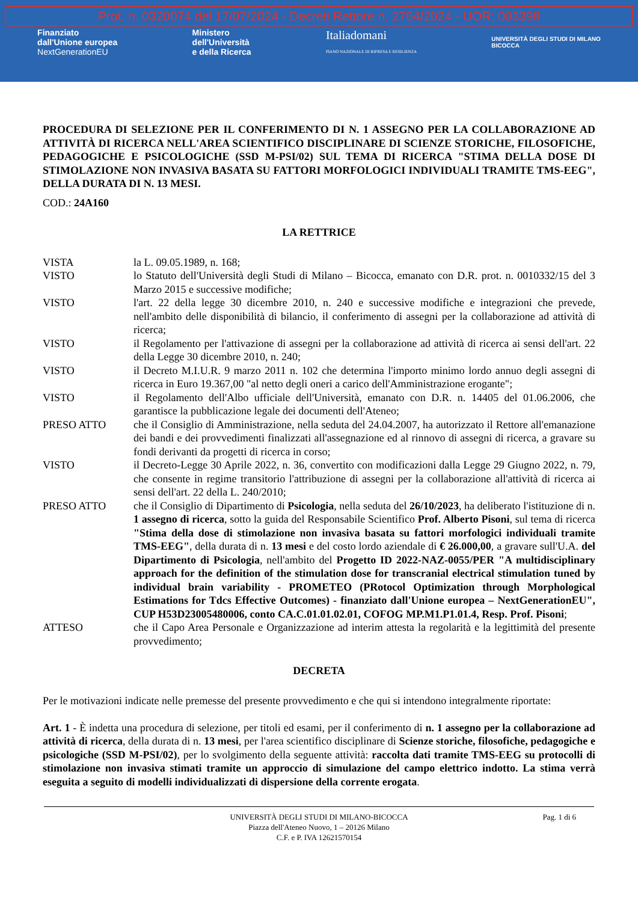Prot. n. 0320074 del 17/07/2024 - Decreti Rettore n. 2764/2024 - UOR: 003398
Finanziato
dall'Unione europea
NextGenerationEU
Ministero
dell'Università
e della Ricerca
Italiadomani
PIANO NAZIONALE DI RIPRESA E RESILIENZA
UNIVERSITÀ DEGLI STUDI DI MILANO
BICOCCA
PROCEDURA DI SELEZIONE PER IL CONFERIMENTO DI N. 1 ASSEGNO PER LA COLLABORAZIONE AD ATTIVITÀ DI RICERCA NELL'AREA SCIENTIFICO DISCIPLINARE DI SCIENZE STORICHE, FILOSOFICHE, PEDAGOGICHE E PSICOLOGICHE (SSD M-PSI/02) SUL TEMA DI RICERCA "STIMA DELLA DOSE DI STIMOLAZIONE NON INVASIVA BASATA SU FATTORI MORFOLOGICI INDIVIDUALI TRAMITE TMS-EEG", DELLA DURATA DI N. 13 MESI.
COD.: 24A160
LA RETTRICE
VISTA la L. 09.05.1989, n. 168;
VISTO lo Statuto dell'Università degli Studi di Milano – Bicocca, emanato con D.R. prot. n. 0010332/15 del 3 Marzo 2015 e successive modifiche;
VISTO l'art. 22 della legge 30 dicembre 2010, n. 240 e successive modifiche e integrazioni che prevede, nell'ambito delle disponibilità di bilancio, il conferimento di assegni per la collaborazione ad attività di ricerca;
VISTO il Regolamento per l'attivazione di assegni per la collaborazione ad attività di ricerca ai sensi dell'art. 22 della Legge 30 dicembre 2010, n. 240;
VISTO il Decreto M.I.U.R. 9 marzo 2011 n. 102 che determina l'importo minimo lordo annuo degli assegni di ricerca in Euro 19.367,00 "al netto degli oneri a carico dell'Amministrazione erogante";
VISTO il Regolamento dell'Albo ufficiale dell'Università, emanato con D.R. n. 14405 del 01.06.2006, che garantisce la pubblicazione legale dei documenti dell'Ateneo;
PRESO ATTO che il Consiglio di Amministrazione, nella seduta del 24.04.2007, ha autorizzato il Rettore all'emanazione dei bandi e dei provvedimenti finalizzati all'assegnazione ed al rinnovo di assegni di ricerca, a gravare su fondi derivanti da progetti di ricerca in corso;
VISTO il Decreto-Legge 30 Aprile 2022, n. 36, convertito con modificazioni dalla Legge 29 Giugno 2022, n. 79, che consente in regime transitorio l'attribuzione di assegni per la collaborazione all'attività di ricerca ai sensi dell'art. 22 della L. 240/2010;
PRESO ATTO che il Consiglio di Dipartimento di Psicologia, nella seduta del 26/10/2023, ha deliberato l'istituzione di n. 1 assegno di ricerca, sotto la guida del Responsabile Scientifico Prof. Alberto Pisoni, sul tema di ricerca "Stima della dose di stimolazione non invasiva basata su fattori morfologici individuali tramite TMS-EEG", della durata di n. 13 mesi e del costo lordo aziendale di € 26.000,00, a gravare sull'U.A. del Dipartimento di Psicologia, nell'ambito del Progetto ID 2022-NAZ-0055/PER "A multidisciplinary approach for the definition of the stimulation dose for transcranial electrical stimulation tuned by individual brain variability - PROMETEO (PRotocol Optimization through Morphological Estimations for Tdcs Effective Outcomes) - finanziato dall'Unione europea – NextGenerationEU", CUP H53D23005480006, conto CA.C.01.01.02.01, COFOG MP.M1.P1.01.4, Resp. Prof. Pisoni;
ATTESO che il Capo Area Personale e Organizzazione ad interim attesta la regolarità e la legittimità del presente provvedimento;
DECRETA
Per le motivazioni indicate nelle premesse del presente provvedimento e che qui si intendono integralmente riportate:
Art. 1 - È indetta una procedura di selezione, per titoli ed esami, per il conferimento di n. 1 assegno per la collaborazione ad attività di ricerca, della durata di n. 13 mesi, per l'area scientifico disciplinare di Scienze storiche, filosofiche, pedagogiche e psicologiche (SSD M-PSI/02), per lo svolgimento della seguente attività: raccolta dati tramite TMS-EEG su protocolli di stimolazione non invasiva stimati tramite un approccio di simulazione del campo elettrico indotto. La stima verrà eseguita a seguito di modelli individualizzati di dispersione della corrente erogata.
UNIVERSITÀ DEGLI STUDI DI MILANO-BICOCCA
Piazza dell'Ateneo Nuovo, 1 – 20126 Milano
C.F. e P. IVA 12621570154
Pag. 1 di 6